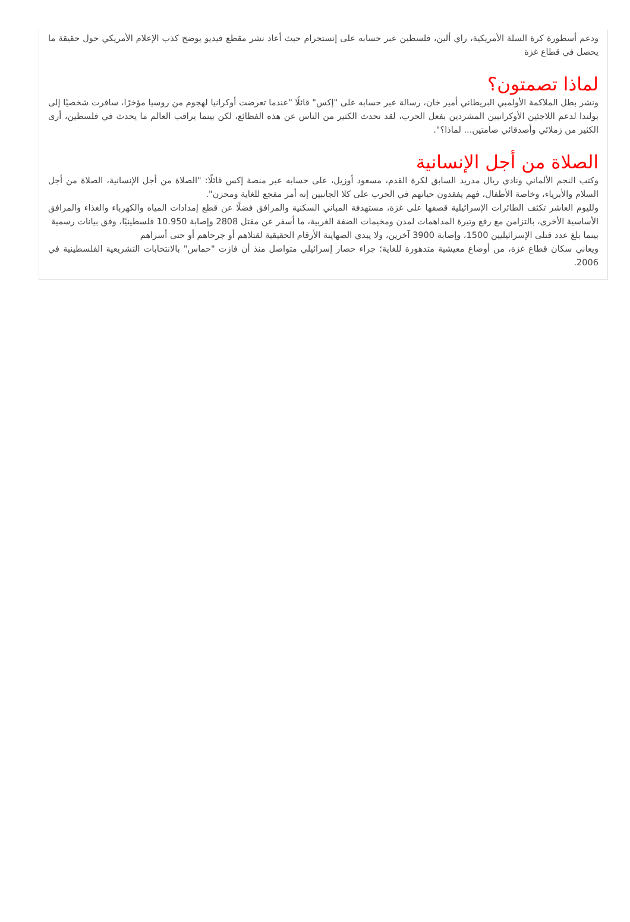ودعم أسطورة كرة السلة الأمريكية، راي ألين، فلسطين عبر حسابه على إنستجرام حيث أعاد نشر مقطع فيديو يوضح كذب الإعلام الأمريكي حول حقيقة ما يحصل في قطاع غزة
لماذا تصمتون؟
ونشر بطل الملاكمة الأولمبي البريطاني أمير خان، رسالة عبر حسابه على "إكس" قائلًا "عندما تعرضت أوكرانيا لهجوم من روسيا مؤخرًا، سافرت شخصيًا إلى بولندا لدعم اللاجئين الأوكرانيين المشردين بفعل الحرب، لقد تحدث الكثير من الناس عن هذه الفظائع، لكن بينما يراقب العالم ما يحدث في فلسطين، أرى الكثير من زملائي وأصدقائي صامتين... لماذا؟".
الصلاة من أجل الإنسانية
وكتب النجم الألماني ونادي ريال مدريد السابق لكرة القدم، مسعود أوزيل، على حسابه عبر منصة إكس قائلًا: "الصلاة من أجل الإنسانية، الصلاة من أجل السلام والأبرياء، وخاصة الأطفال، فهم يفقدون حياتهم في الحرب على كلا الجانبين إنه أمر مفجع للغاية ومحزن".
ولليوم العاشر تكثف الطائرات الإسرائيلية قصفها على غزة، مستهدفة المباني السكنية والمرافق فضلًا عن قطع إمدادات المياه والكهرباء والغذاء والمرافق الأساسية الأخرى، بالتزامن مع رفع وتيرة المداهمات لمدن ومخيمات الضفة الغربية، ما أسفر عن مقتل 2808 وإصابة 10.950 فلسطينيًا، وفق بيانات رسمية
بينما بلغ عدد قتلى الإسرائيليين 1500، وإصابة 3900 آخرين، ولا يبدي الصهاينة الأرقام الحقيقية لقتلاهم أو جرحاهم أو حتى أسراهم
ويعاني سكان قطاع غزة، من أوضاع معيشية متدهورة للغاية؛ جراء حصار إسرائيلي متواصل منذ أن فازت "حماس" بالانتخابات التشريعية الفلسطينية في 2006.